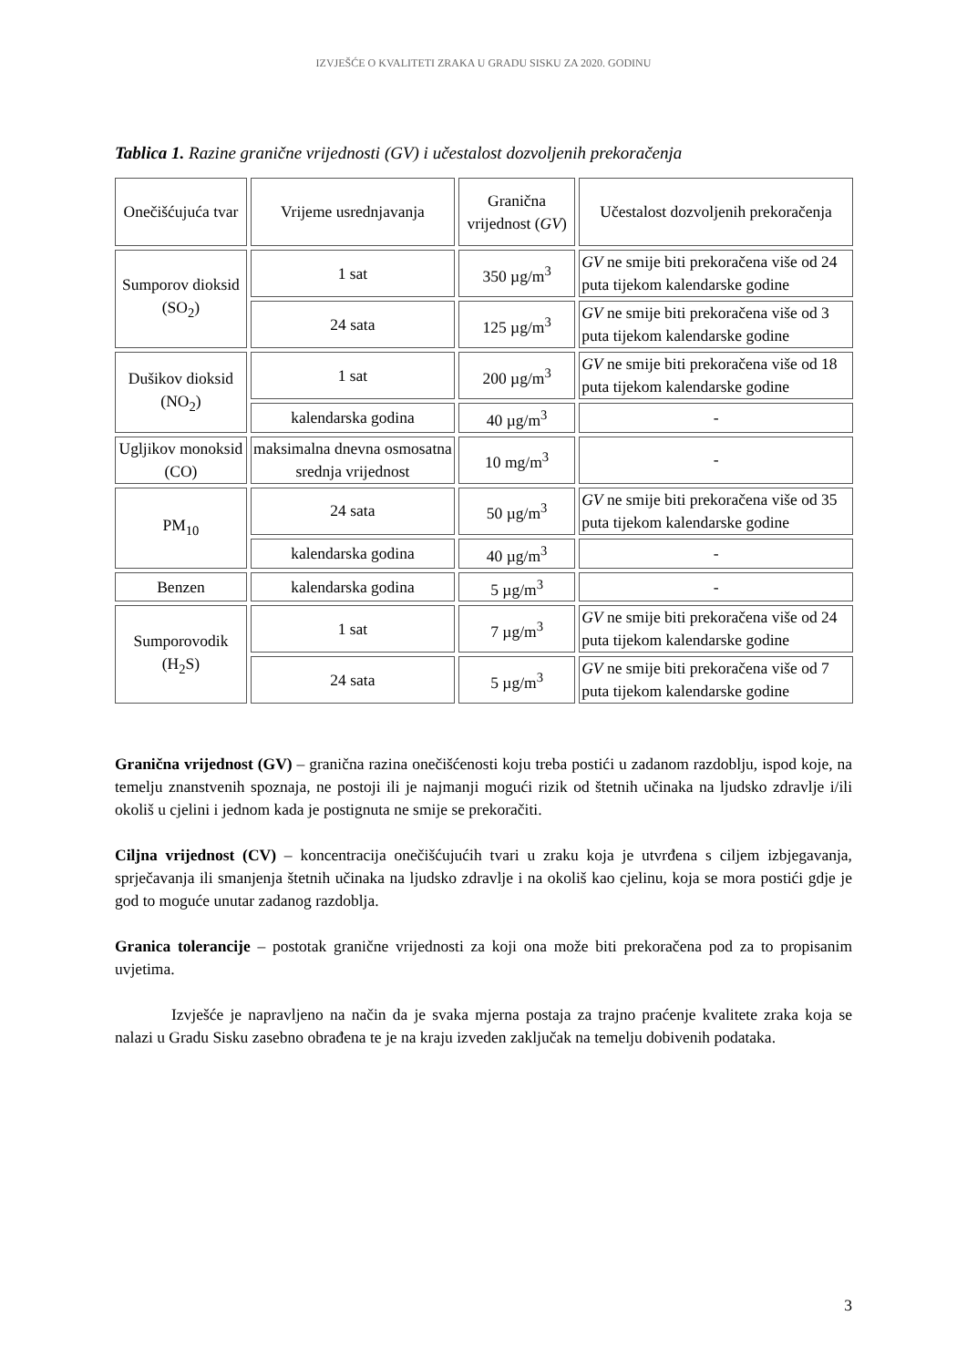IZVJEŠĆE O KVALITETI ZRAKA U GRADU SISKU ZA 2020. GODINU
Tablica 1. Razine granične vrijednosti (GV) i učestalost dozvoljenih prekoračenja
| Onečišćujuća tvar | Vrijeme usrednjavanja | Granična vrijednost ( GV ) | Učestalost dozvoljenih prekoračenja |
| Sumporov dioksid (SO<sub>2</sub>) | 1 sat | 350 µg/m<sup>3</sup> | GV ne smije biti prekoračena više od 24 puta tijekom kalendarske godine |
| | 24 sata | 125 µg/m<sup>3</sup> | GV ne smije biti prekoračena više od 3 puta tijekom kalendarske godine |
| Dušikov dioksid (NO<sub>2</sub>) | 1 sat | 200 µg/m<sup>3</sup> | GV ne smije biti prekoračena više od 18 puta tijekom kalendarske godine |
| | kalendarska godina | 40 µg/m<sup>3</sup> | - |
| Ugljikov monoksid (CO) | maksimalna dnevna osmosatna srednja vrijednost | 10 mg/m<sup>3</sup> | - |
| PM<sub>10</sub> | 24 sata | 50 µg/m<sup>3</sup> | GV ne smije biti prekoračena više od 35 puta tijekom kalendarske godine |
| | kalendarska godina | 40 µg/m<sup>3</sup> | - |
| Benzen | kalendarska godina | 5 µg/m<sup>3</sup> | - |
| Sumporovodik (H<sub>2</sub>S) | 1 sat | 7 µg/m<sup>3</sup> | GV ne smije biti prekoračena više od 24 puta tijekom kalendarske godine |
| | 24 sata | 5 µg/m<sup>3</sup> | GV ne smije biti prekoračena više od 7 puta tijekom kalendarske godine |
Granična vrijednost (GV) – granična razina onečišćenosti koju treba postići u zadanom razdoblju, ispod koje, na temelju znanstvenih spoznaja, ne postoji ili je najmanji mogući rizik od štetnih učinaka na ljudsko zdravlje i/ili okoliš u cjelini i jednom kada je postignuta ne smije se prekoračiti.
Ciljna vrijednost (CV) – koncentracija onečišćujućih tvari u zraku koja je utvrđena s ciljem izbjegavanja, sprječavanja ili smanjenja štetnih učinaka na ljudsko zdravlje i na okoliš kao cjelinu, koja se mora postići gdje je god to moguće unutar zadanog razdoblja.
Granica tolerancije – postotak granične vrijednosti za koji ona može biti prekoračena pod za to propisanim uvjetima.
Izvješće je napravljeno na način da je svaka mjerna postaja za trajno praćenje kvalitete zraka koja se nalazi u Gradu Sisku zasebno obrađena te je na kraju izveden zaključak na temelju dobivenih podataka.
3